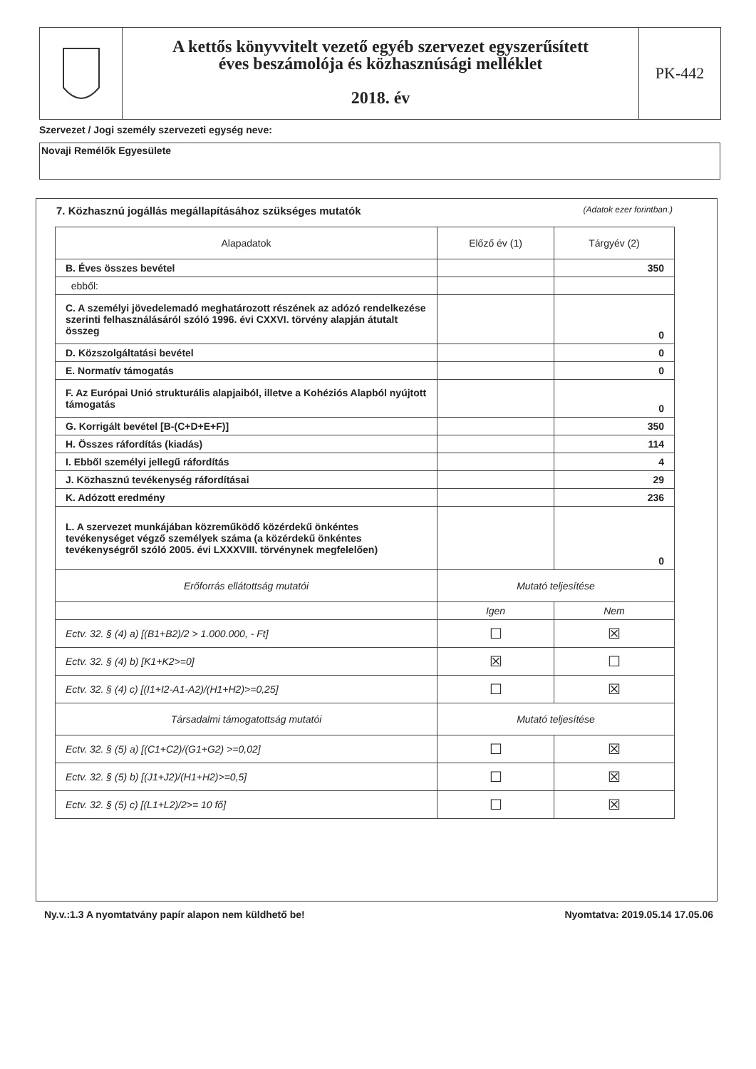A kettős könyvvitelt vezető egyéb szervezet egyszerűsített
éves beszámolója és közhasznúsági melléklet
2018. év
PK-442
Szervezet / Jogi személy szervezeti egység neve:
Novaji Remélők Egyesülete
7. Közhasznú jogállás megállapításához szükséges mutatók (Adatok ezer forintban.)
| Alapadatok | Előző év (1) | Tárgyév (2) |
| --- | --- | --- |
| B. Éves összes bevétel | | 350 |
| ebből: | | |
| C. A személyi jövedelemadó meghatározott részének az adózó rendelkezése szerinti felhasználásáról szóló 1996. évi CXXVI. törvény alapján átutalt összeg | | 0 |
| D. Közszolgáltatási bevétel | | 0 |
| E. Normatív támogatás | | 0 |
| F. Az Európai Unió strukturális alapjaiból, illetve a Kohéziós Alapból nyújtott támogatás | | 0 |
| G. Korrigált bevétel [B-(C+D+E+F)] | | 350 |
| H. Összes ráfordítás (kiadás) | | 114 |
| I. Ebből személyi jellegű ráfordítás | | 4 |
| J. Közhasznú tevékenység ráfordításai | | 29 |
| K. Adózott eredmény | | 236 |
| L. A szervezet munkájában közreműködő közérdekű önkéntes tevékenységet végző személyek száma (a közérdekű önkéntes tevékenységről szóló 2005. évi LXXXVIII. törvénynek megfelelően) | | 0 |
| Erőforrás ellátottság mutatói | Mutató teljesítése | |
| | Igen | Nem |
| Ectv. 32. § (4) a) [(B1+B2)/2 > 1.000.000, - Ft] | ☐ | ☒ |
| Ectv. 32. § (4) b) [K1+K2>=0] | ☒ | ☐ |
| Ectv. 32. § (4) c) [(I1+I2-A1-A2)/(H1+H2)>=0,25] | ☐ | ☒ |
| Társadalmi támogatottság mutatói | Mutató teljesítése | |
| Ectv. 32. § (5) a) [(C1+C2)/(G1+G2) >=0,02] | ☐ | ☒ |
| Ectv. 32. § (5) b) [(J1+J2)/(H1+H2)>=0,5] | ☐ | ☒ |
| Ectv. 32. § (5) c) [(L1+L2)/2>= 10 fő] | ☐ | ☒ |
Ny.v.:1.3 A nyomtatvány papír alapon nem küldhető be! Nyomtatva: 2019.05.14 17.05.06